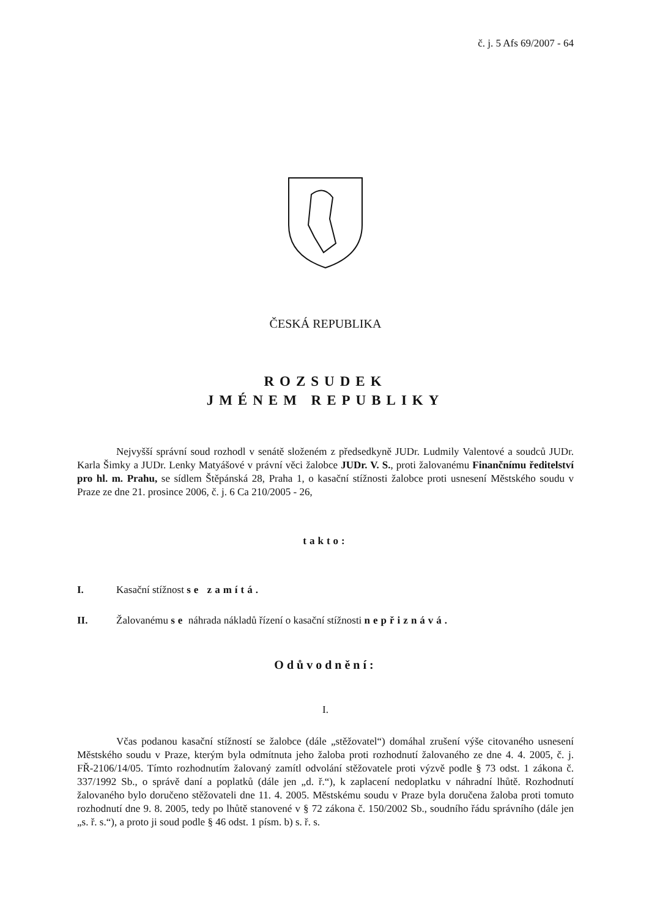č. j. 5 Afs 69/2007 - 64
ČESKÁ REPUBLIKA
ROZSUDEK
JMÉNEM REPUBLIKY
Nejvyšší správní soud rozhodl v senátě složeném z předsedkyně JUDr. Ludmily Valentové a soudců JUDr. Karla Šimky a JUDr. Lenky Matyášové v právní věci žalobce JUDr. V. S., proti žalovanému Finančnímu ředitelství pro hl. m. Prahu, se sídlem Štěpánská 28, Praha 1, o kasační stížnosti žalobce proti usnesení Městského soudu v Praze ze dne 21. prosince 2006, č. j. 6 Ca 210/2005 - 26,
takto:
I. Kasační stížnost se zamítá.
II. Žalovanému se náhrada nákladů řízení o kasační stížnosti nepřiznává.
Odůvodnění:
I.
Včas podanou kasační stížností se žalobce (dále „stěžovatel“) domáhal zrušení výše citovaného usnesení Městského soudu v Praze, kterým byla odmítnuta jeho žaloba proti rozhodnutí žalovaného ze dne 4. 4. 2005, č. j. FŘ-2106/14/05. Tímto rozhodnutím žalovaný zamítl odvolání stěžovatele proti výzvě podle § 73 odst. 1 zákona č. 337/1992 Sb., o správě daní a poplatků (dále jen „d. ř.“), k zaplacení nedoplatku v náhradní lhůtě. Rozhodnutí žalovaného bylo doručeno stěžovateli dne 11. 4. 2005. Městskému soudu v Praze byla doručena žaloba proti tomuto rozhodnutí dne 9. 8. 2005, tedy po lhůtě stanovené v § 72 zákona č. 150/2002 Sb., soudního řádu správního (dále jen „s. ř. s.“), a proto ji soud podle § 46 odst. 1 písm. b) s. ř. s.